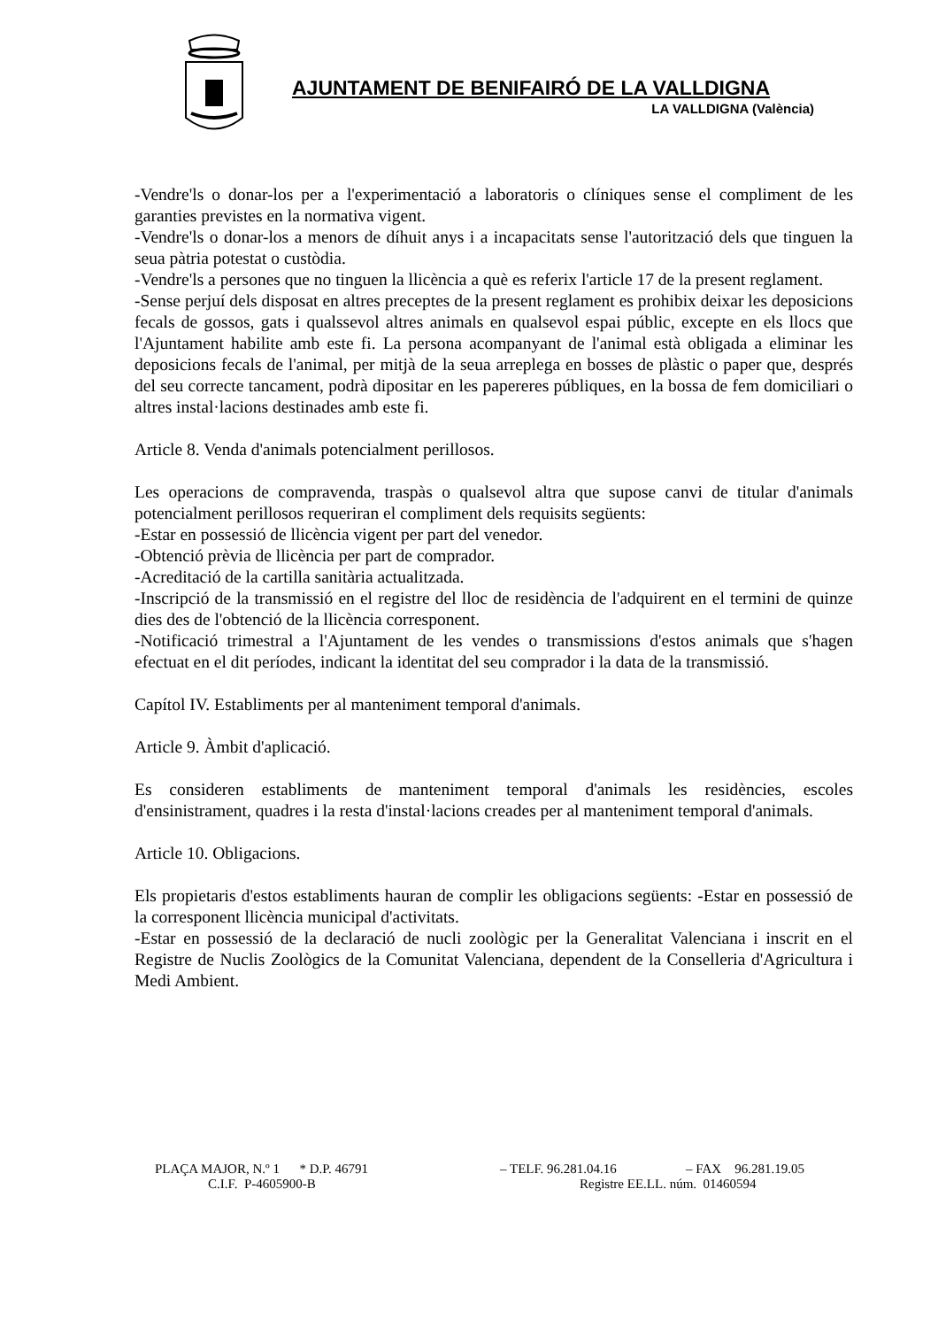AJUNTAMENT DE BENIFAIRÓ DE LA VALLDIGNA
LA VALLDIGNA (València)
-Vendre'ls o donar-los per a l'experimentació a laboratoris o clíniques sense el compliment de les garanties previstes en la normativa vigent.
-Vendre'ls o donar-los a menors de díhuit anys i a incapacitats sense l'autorització dels que tinguen la seua pàtria potestat o custòdia.
-Vendre'ls a persones que no tinguen la llicència a què es referix l'article 17 de la present reglament.
-Sense perjuí dels disposat en altres preceptes de la present reglament es prohibix deixar les deposicions fecals de gossos, gats i qualssevol altres animals en qualsevol espai públic, excepte en els llocs que l'Ajuntament habilite amb este fi. La persona acompanyant de l'animal està obligada a eliminar les deposicions fecals de l'animal, per mitjà de la seua arreplega en bosses de plàstic o paper que, després del seu correcte tancament, podrà dipositar en les papereres públiques, en la bossa de fem domiciliari o altres instal·lacions destinades amb este fi.
Article 8. Venda d'animals potencialment perillosos.
Les operacions de compravenda, traspàs o qualsevol altra que supose canvi de titular d'animals potencialment perillosos requeriran el compliment dels requisits següents:
-Estar en possessió de llicència vigent per part del venedor.
-Obtenció prèvia de llicència per part de comprador.
-Acreditació de la cartilla sanitària actualitzada.
-Inscripció de la transmissió en el registre del lloc de residència de l'adquirent en el termini de quinze dies des de l'obtenció de la llicència corresponent.
-Notificació trimestral a l'Ajuntament de les vendes o transmissions d'estos animals que s'hagen efectuat en el dit períodes, indicant la identitat del seu comprador i la data de la transmissió.
Capítol IV. Establiments per al manteniment temporal d'animals.
Article 9. Àmbit d'aplicació.
Es consideren establiments de manteniment temporal d'animals les residències, escoles d'ensinistrament, quadres i la resta d'instal·lacions creades per al manteniment temporal d'animals.
Article 10. Obligacions.
Els propietaris d'estos establiments hauran de complir les obligacions següents: -Estar en possessió de la corresponent llicència municipal d'activitats.
-Estar en possessió de la declaració de nucli zoològic per la Generalitat Valenciana i inscrit en el Registre de Nuclis Zoològics de la Comunitat Valenciana, dependent de la Conselleria d'Agricultura i Medi Ambient.
PLAÇA MAJOR, N.º 1 * D.P. 46791 – TELF. 96.281.04.16 – FAX 96.281.19.05
C.I.F. P-4605900-B Registre EE.LL. núm. 01460594